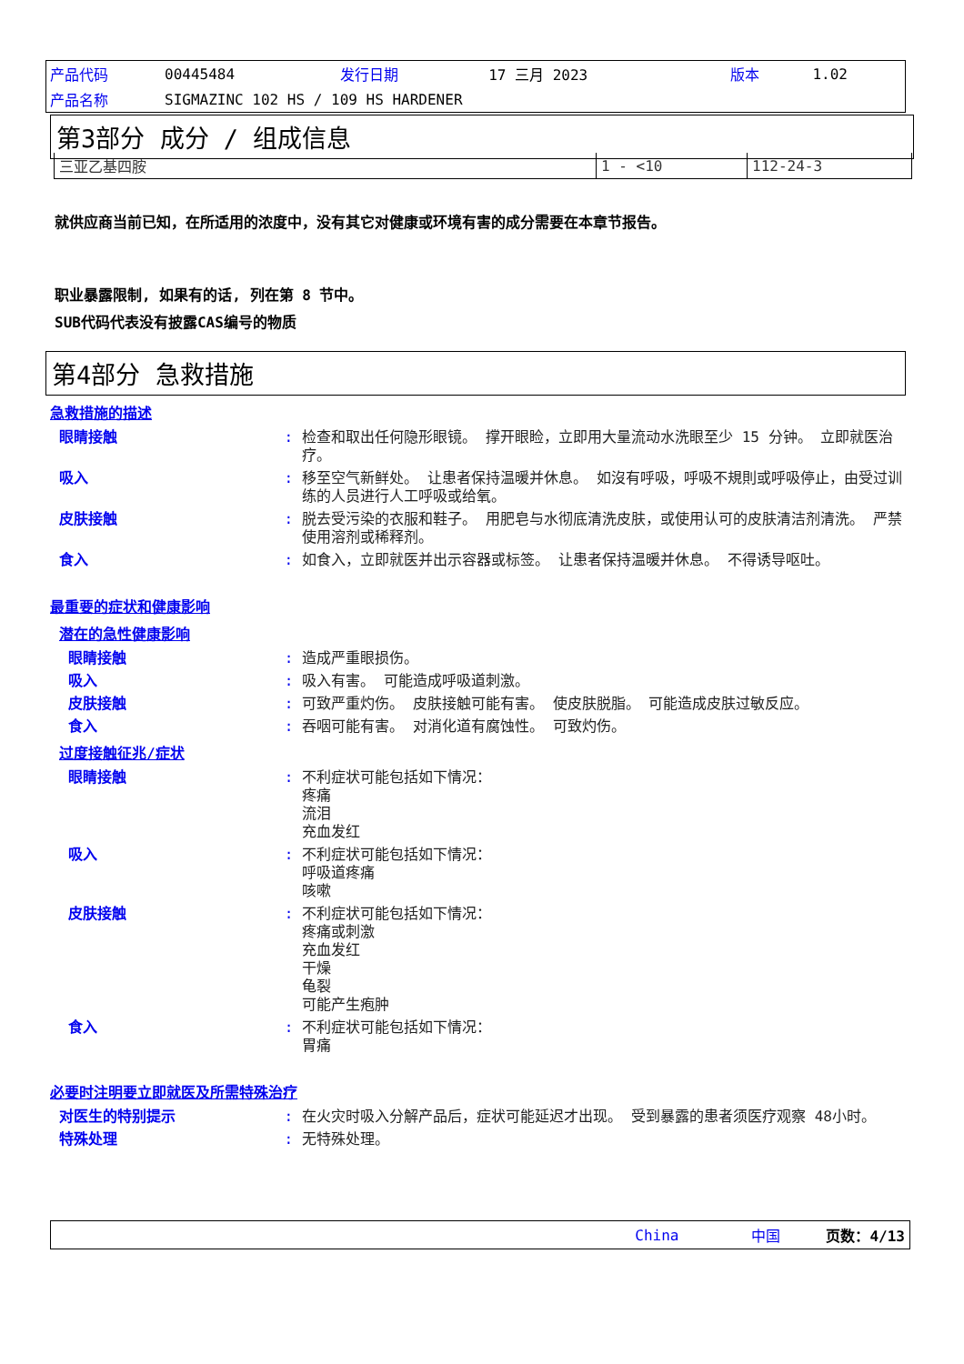| 产品代码 | 00445484 | 发行日期 | 17 三月 2023 | 版本 | 1.02 |
| 产品名称 | SIGMAZINC 102 HS / 109 HS HARDENER | | | | |
第3部分 成分 / 组成信息
| 三亚乙基四胺 | 1 - <10 | 112-24-3 |
就供应商当前已知，在所适用的浓度中，没有其它对健康或环境有害的成分需要在本章节报告。
职业暴露限制, 如果有的话, 列在第 8 节中。
SUB代码代表没有披露CAS编号的物质
第4部分 急救措施
急救措施的描述
眼睛接触: 检查和取出任何隐形眼镜。 撑开眼睑，立即用大量流动水洗眼至少 15 分钟。 立即就医治疗。
吸入: 移至空气新鲜处。 让患者保持温暖并休息。 如沒有呼吸，呼吸不規則或呼吸停止，由受过训练的人员进行人工呼吸或给氧。
皮肤接触: 脱去受污染的衣服和鞋子。 用肥皂与水彻底清洗皮肤，或使用认可的皮肤清洁剂清洗。 严禁使用溶剂或稀释剂。
食入: 如食入，立即就医并出示容器或标签。 让患者保持温暖并休息。 不得诱导呕吐。
最重要的症状和健康影响
潜在的急性健康影响
眼睛接触: 造成严重眼损伤。
吸入: 吸入有害。 可能造成呼吸道刺激。
皮肤接触: 可致严重灼伤。 皮肤接触可能有害。 使皮肤脱脂。 可能造成皮肤过敏反应。
食入: 吞咽可能有害。 对消化道有腐蚀性。 可致灼伤。
过度接触征兆/症状
眼睛接触: 不利症状可能包括如下情况：
疼痛
流泪
充血发红
吸入: 不利症状可能包括如下情况：
呼吸道疼痛
咳嗽
皮肤接触: 不利症状可能包括如下情况：
疼痛或刺激
充血发红
干燥
龟裂
可能产生疱肿
食入: 不利症状可能包括如下情况：
胃痛
必要时注明要立即就医及所需特殊治疗
对医生的特别提示: 在火灾时吸入分解产品后，症状可能延迟才出现。 受到暴露的患者须医疗观察 48小时。
特殊处理: 无特殊处理。
China 中国 页数：4/13